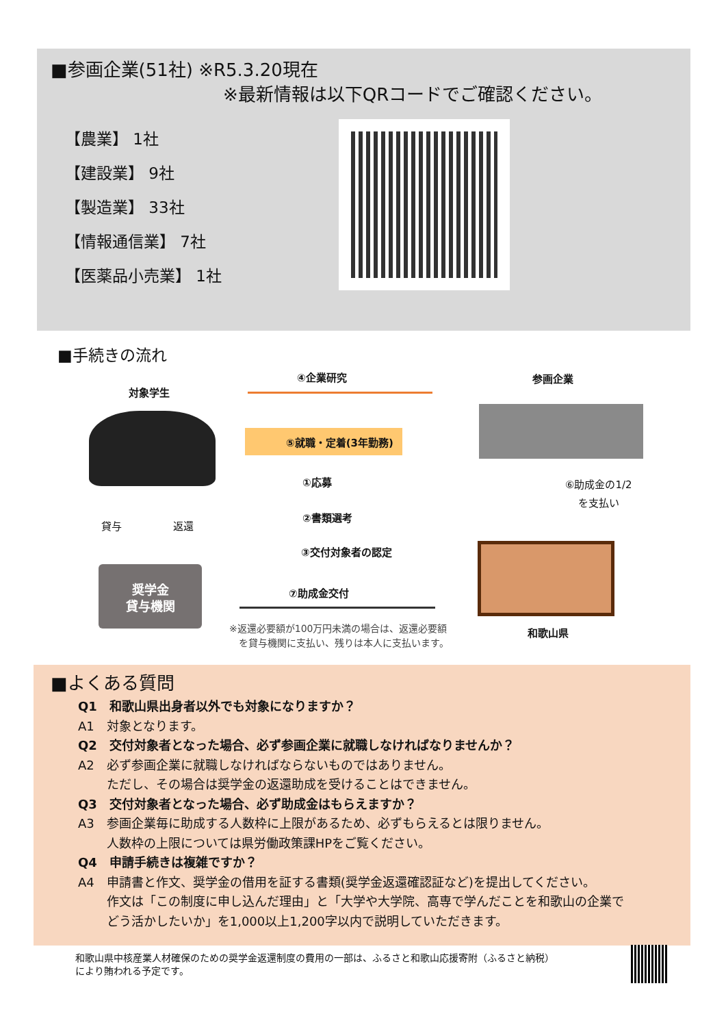■参画企業(51社) ※R5.3.20現在
※最新情報は以下QRコードでご確認ください。
【農業】 1社
【建設業】 9社
【製造業】 33社
【情報通信業】 7社
【医薬品小売業】 1社
■手続きの流れ
対象学生
④企業研究 参画企業
⑤就職・定着(3年勤務)
①応募
②書類選考
③交付対象者の認定
⑦助成金交付
⑥助成金の1/2
を支払い
貸与 返還
奨学金
貸与機関
※返還必要額が100万円未満の場合は、返還必要額
　を貸与機関に支払い、残りは本人に支払います。
和歌山県
■よくある質問
Q1　和歌山県出身者以外でも対象になりますか？
A1　対象となります。
Q2　交付対象者となった場合、必ず参画企業に就職しなければなりませんか？
A2　必ず参画企業に就職しなければならないものではありません。
　　 ただし、その場合は奨学金の返還助成を受けることはできません。
Q3　交付対象者となった場合、必ず助成金はもらえますか？
A3　参画企業毎に助成する人数枠に上限があるため、必ずもらえるとは限りません。
　　 人数枠の上限については県労働政策課HPをご覧ください。
Q4　申請手続きは複雑ですか？
A4　申請書と作文、奨学金の借用を証する書類(奨学金返還確認証など)を提出してください。
　　 作文は「この制度に申し込んだ理由」と「大学や大学院、高専で学んだことを和歌山の企業で
　　 どう活かしたいか」を1,000以上1,200字以内で説明していただきます。
和歌山県中核産業人材確保のための奨学金返還制度の費用の一部は、ふるさと和歌山応援寄附（ふるさと納税）
により賄われる予定です。